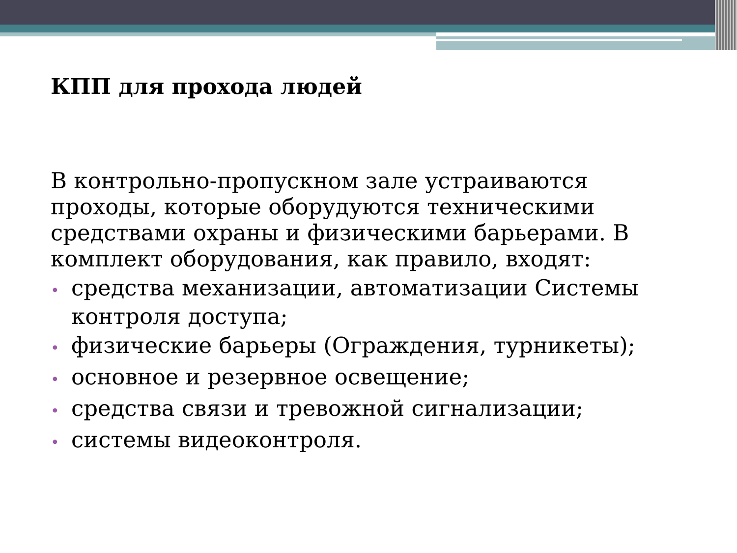КПП для прохода людей
В контрольно-пропускном зале устраиваются проходы, которые оборудуются техническими средствами охраны и физическими барьерами. В комплект оборудования, как правило, входят:
• средства механизации, автоматизации Системы контроля доступа;
• физические барьеры (Ограждения, турникеты);
• основное и резервное освещение;
• средства связи и тревожной сигнализации;
• системы видеоконтроля.